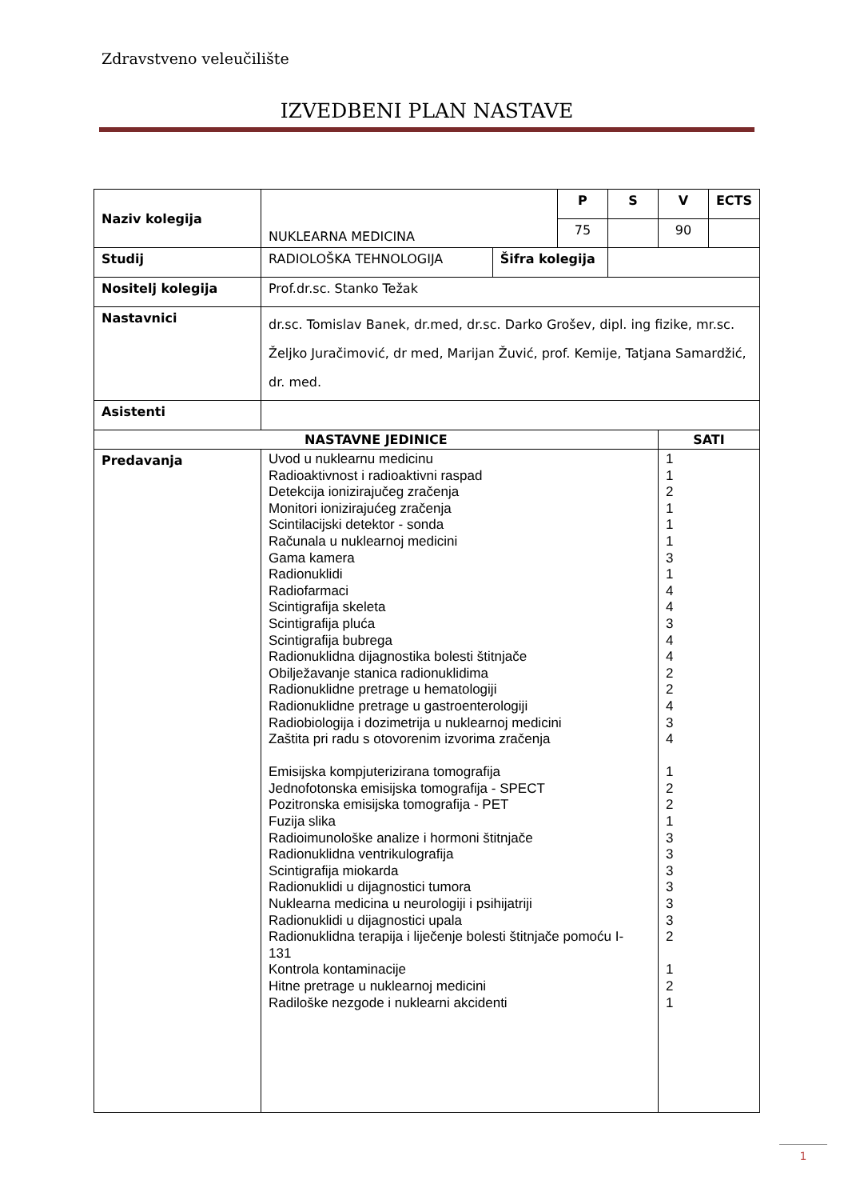Zdravstveno veleučilište
IZVEDBENI PLAN NASTAVE
| Naziv kolegija | NUKLEARNA MEDICINA | | P | S | V | ECTS |
| | | | 75 | | 90 | |
| Studij | RADIOLOŠKA TEHNOLOGIJA | Šifra kolegija | | | | |
| Nositelj kolegija | Prof.dr.sc. Stanko Težak | | | | | |
| Nastavnici | dr.sc. Tomislav Banek, dr.med, dr.sc. Darko Grošev, dipl. ing fizike, mr.sc. Željko Juračimović, dr med, Marijan Žuvić, prof. Kemije, Tatjana Samardžić, dr. med. | | | | | |
| Asistenti | | | | | | |
| NASTAVNE JEDINICE | | | | | SATI | |
| Predavanja | Uvod u nuklearnu medicinu Radioaktivnost i radioaktivni raspad Detekcija ionizirajučeg zračenja Monitori ionizirajućeg zračenja Scintilacijski detektor - sonda Računala u nuklearnoj medicini Gama kamera Radionuklidi Radiofarmaci Scintigrafija skeleta Scintigrafija pluća Scintigrafija bubrega Radionuklidna dijagnostika bolesti štitnjače Obilježavanje stanica radionuklidima Radionuklidne pretrage u hematologiji Radionuklidne pretrage u gastroenterologiji Radiobiologija i dozimetrija u nuklearnoj medicini Zaštita pri radu s otovorenim izvorima zračenja Emisijska kompjuterizirana tomografija Jednofotonska emisijska tomografija - SPECT Pozitronska emisijska tomografija - PET Fuzija slika Radioimunološke analize i hormoni štitnjače Radionuklidna ventrikulografija Scintigrafija miokarda Radionuklidi u dijagnostici tumora Nuklearna medicina u neurologiji i psihijatriji Radionuklidi u dijagnostici upala Radionuklidna terapija i liječenje bolesti štitnjače pomoću I- 131 Kontrola kontaminacije Hitne pretrage u nuklearnoj medicini Radiloške nezgode i nuklearni akcidenti | | | | 1 1 2 1 1 1 3 1 4 4 3 4 4 2 2 4 3 4 1 2 2 1 3 3 3 3 3 3 2 1 2 1 | |
1